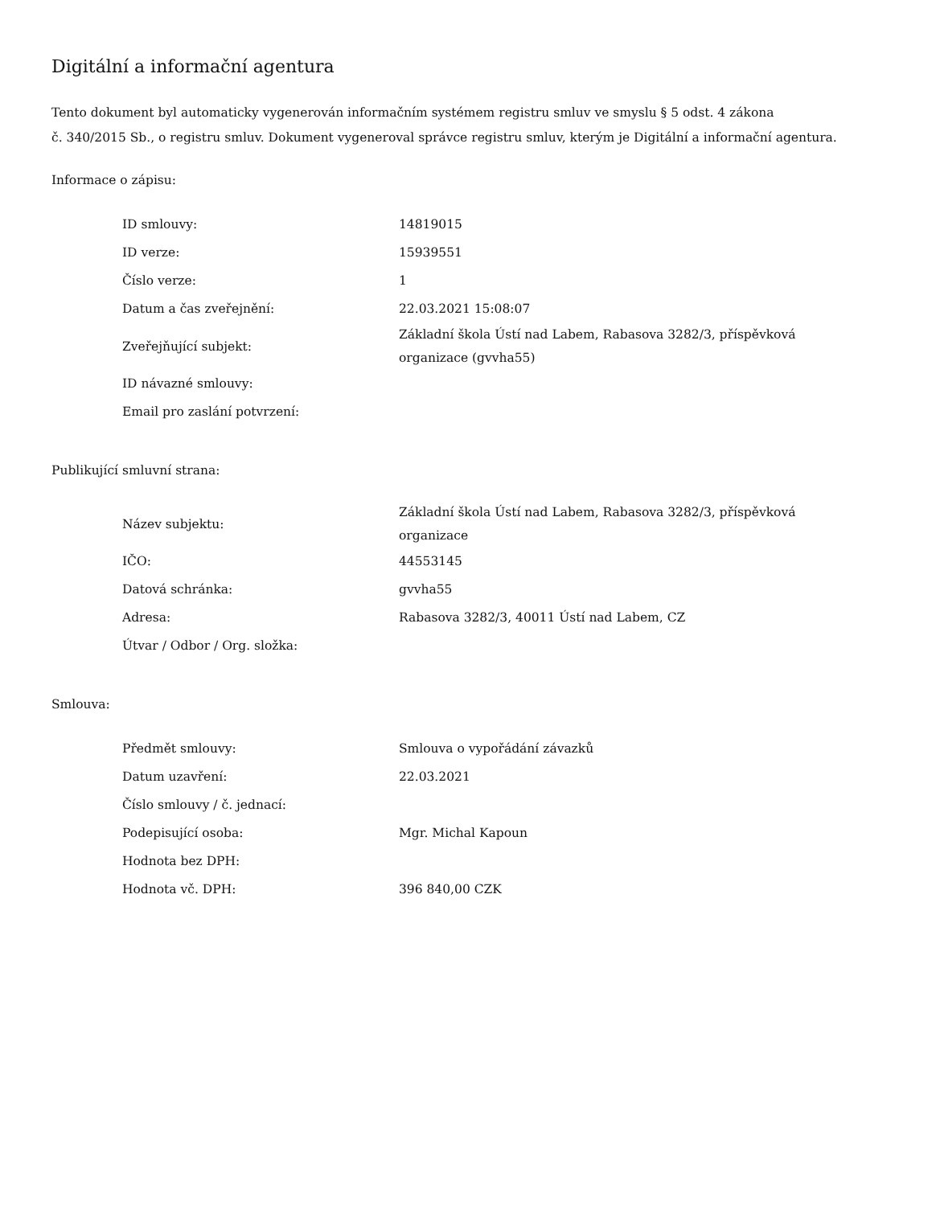Digitální a informační agentura
Tento dokument byl automaticky vygenerován informačním systémem registru smluv ve smyslu § 5 odst. 4 zákona
č. 340/2015 Sb., o registru smluv. Dokument vygeneroval správce registru smluv, kterým je Digitální a informační agentura.
Informace o zápisu:
| ID smlouvy: | 14819015 |
| ID verze: | 15939551 |
| Číslo verze: | 1 |
| Datum a čas zveřejnění: | 22.03.2021 15:08:07 |
| Zveřejňující subjekt: | Základní škola Ústí nad Labem, Rabasova 3282/3, příspěvková organizace (gvvha55) |
| ID návazné smlouvy: | |
| Email pro zaslání potvrzení: | |
Publikující smluvní strana:
| Název subjektu: | Základní škola Ústí nad Labem, Rabasova 3282/3, příspěvková organizace |
| IČO: | 44553145 |
| Datová schránka: | gvvha55 |
| Adresa: | Rabasova 3282/3, 40011 Ústí nad Labem, CZ |
| Útvar / Odbor / Org. složka: | |
Smlouva:
| Předmět smlouvy: | Smlouva o vypořádání závazků |
| Datum uzavření: | 22.03.2021 |
| Číslo smlouvy / č. jednací: | |
| Podepisující osoba: | Mgr. Michal Kapoun |
| Hodnota bez DPH: | |
| Hodnota vč. DPH: | 396 840,00 CZK |